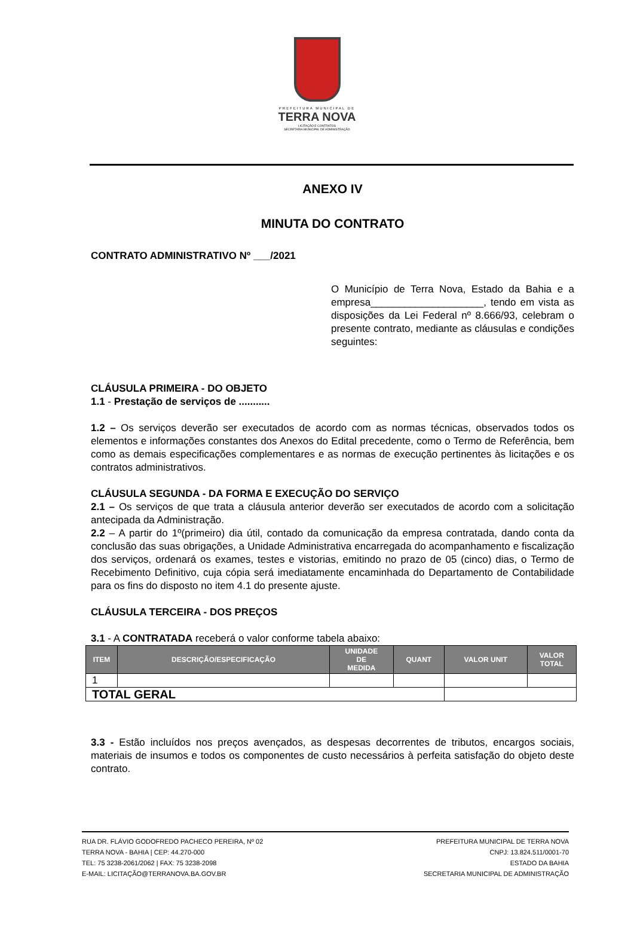PREFEITURA MUNICIPAL DE
TERRA NOVA
LICITAÇÃO E CONTRATOS
SECRETARIA MUNICIPAL DE ADMINISTRAÇÃO
ANEXO IV
MINUTA DO CONTRATO
CONTRATO ADMINISTRATIVO Nº ___/2021
O Município de Terra Nova, Estado da Bahia e a empresa____________________, tendo em vista as disposições da Lei Federal nº 8.666/93, celebram o presente contrato, mediante as cláusulas e condições seguintes:
CLÁUSULA PRIMEIRA - DO OBJETO
1.1 - Prestação de serviços de ...........
1.2 – Os serviços deverão ser executados de acordo com as normas técnicas, observados todos os elementos e informações constantes dos Anexos do Edital precedente, como o Termo de Referência, bem como as demais especificações complementares e as normas de execução pertinentes às licitações e os contratos administrativos.
CLÁUSULA SEGUNDA - DA FORMA E EXECUÇÃO DO SERVIÇO
2.1 – Os serviços de que trata a cláusula anterior deverão ser executados de acordo com a solicitação antecipada da Administração.
2.2 – A partir do 1º(primeiro) dia útil, contado da comunicação da empresa contratada, dando conta da conclusão das suas obrigações, a Unidade Administrativa encarregada do acompanhamento e fiscalização dos serviços, ordenará os exames, testes e vistorias, emitindo no prazo de 05 (cinco) dias, o Termo de Recebimento Definitivo, cuja cópia será imediatamente encaminhada do Departamento de Contabilidade para os fins do disposto no item 4.1 do presente ajuste.
CLÁUSULA TERCEIRA - DOS PREÇOS
3.1 - A CONTRATADA receberá o valor conforme tabela abaixo:
| ITEM | DESCRIÇÃO/ESPECIFICAÇÃO | UNIDADE DE MEDIDA | QUANT | VALOR UNIT | VALOR TOTAL |
| --- | --- | --- | --- | --- | --- |
| 1 | | | | | |
| TOTAL GERAL | | | | | |
3.3 - Estão incluídos nos preços avençados, as despesas decorrentes de tributos, encargos sociais, materiais de insumos e todos os componentes de custo necessários à perfeita satisfação do objeto deste contrato.
RUA DR. FLÁVIO GODOFREDO PACHECO PEREIRA, Nº 02
TERRA NOVA - BAHIA | CEP: 44.270-000
TEL: 75 3238-2061/2062 | FAX: 75 3238-2098
E-MAIL: LICITAÇÃO@TERRANOVA.BA.GOV.BR
PREFEITURA MUNICIPAL DE TERRA NOVA
CNPJ: 13.824.511/0001-70
ESTADO DA BAHIA
SECRETARIA MUNICIPAL DE ADMINISTRAÇÃO